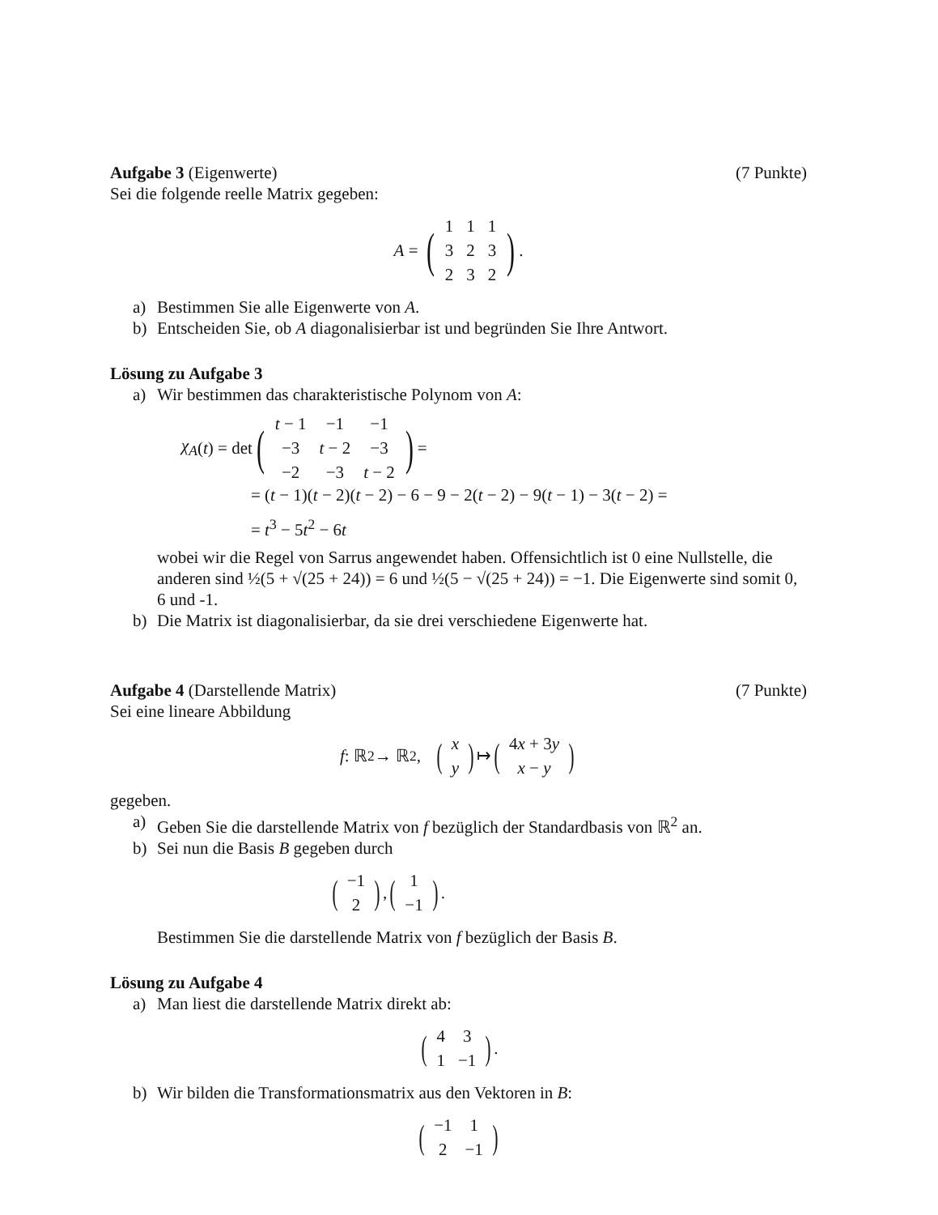Aufgabe 3 (Eigenwerte) (7 Punkte)
Sei die folgende reelle Matrix gegeben:
A = (
| 1 | 1 | 1 |
| 3 | 2 | 3 |
| 2 | 3 | 2 |
).
a) Bestimmen Sie alle Eigenwerte von A.
b) Entscheiden Sie, ob A diagonalisierbar ist und begründen Sie Ihre Antwort.
Lösung zu Aufgabe 3
a) Wir bestimmen das charakteristische Polynom von A:
χ<sub>A</sub> (t) = det (
| t − 1 | −1 | −1 |
| −3 | t − 2 | −3 |
| −2 | −3 | t − 2 |
) =
= (t − 1)(t − 2)(t − 2) − 6 − 9 − 2(t − 2) − 9(t − 1) − 3(t − 2) =
= t<sup>3</sup> − 5t<sup>2</sup> − 6t
wobei wir die Regel von Sarrus angewendet haben. Offensichtlich ist 0 eine Nullstelle, die anderen sind ½(5 + √(25 + 24)) = 6 und ½(5 − √(25 + 24)) = −1. Die Eigenwerte sind somit 0, 6 und -1.
b) Die Matrix ist diagonalisierbar, da sie drei verschiedene Eigenwerte hat.
Aufgabe 4 (Darstellende Matrix) (7 Punkte)
Sei eine lineare Abbildung
f: ℝ<sup>2</sup> → ℝ<sup>2</sup>, (
| x |
| y |
) ↦ (
| 4 x + 3 y |
| x − y |
)
gegeben.
a) Geben Sie die darstellende Matrix von f bezüglich der Standardbasis von ℝ<sup>2</sup> an.
b) Sei nun die Basis B gegeben durch
(
| −1 |
| 2 |
), (
| 1 |
| −1 |
).
Bestimmen Sie die darstellende Matrix von f bezüglich der Basis B.
Lösung zu Aufgabe 4
a) Man liest die darstellende Matrix direkt ab:
(
| 4 | 3 |
| 1 | −1 |
).
b) Wir bilden die Transformationsmatrix aus den Vektoren in B:
(
| −1 | 1 |
| 2 | −1 |
)